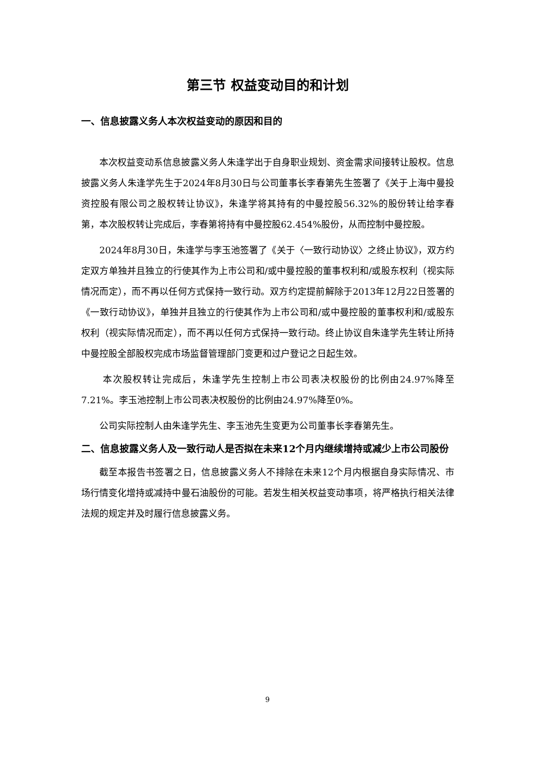第三节 权益变动目的和计划
一、信息披露义务人本次权益变动的原因和目的
本次权益变动系信息披露义务人朱逢学出于自身职业规划、资金需求间接转让股权。信息披露义务人朱逢学先生于2024年8月30日与公司董事长李春第先生签署了《关于上海中曼投资控股有限公司之股权转让协议》，朱逢学将其持有的中曼控股56.32%的股份转让给李春第，本次股权转让完成后，李春第将持有中曼控股62.454%股份，从而控制中曼控股。
2024年8月30日，朱逢学与李玉池签署了《关于〈一致行动协议〉之终止协议》，双方约定双方单独并且独立的行使其作为上市公司和/或中曼控股的董事权利和/或股东权利（视实际情况而定），而不再以任何方式保持一致行动。双方约定提前解除于2013年12月22日签署的《一致行动协议》，单独并且独立的行使其作为上市公司和/或中曼控股的董事权利和/或股东权利（视实际情况而定），而不再以任何方式保持一致行动。终止协议自朱逢学先生转让所持中曼控股全部股权完成市场监督管理部门变更和过户登记之日起生效。
本次股权转让完成后，朱逢学先生控制上市公司表决权股份的比例由24.97%降至7.21%。李玉池控制上市公司表决权股份的比例由24.97%降至0%。
公司实际控制人由朱逢学先生、李玉池先生变更为公司董事长李春第先生。
二、信息披露义务人及一致行动人是否拟在未来12个月内继续增持或减少上市公司股份
截至本报告书签署之日，信息披露义务人不排除在未来12个月内根据自身实际情况、市场行情变化增持或减持中曼石油股份的可能。若发生相关权益变动事项，将严格执行相关法律法规的规定并及时履行信息披露义务。
9